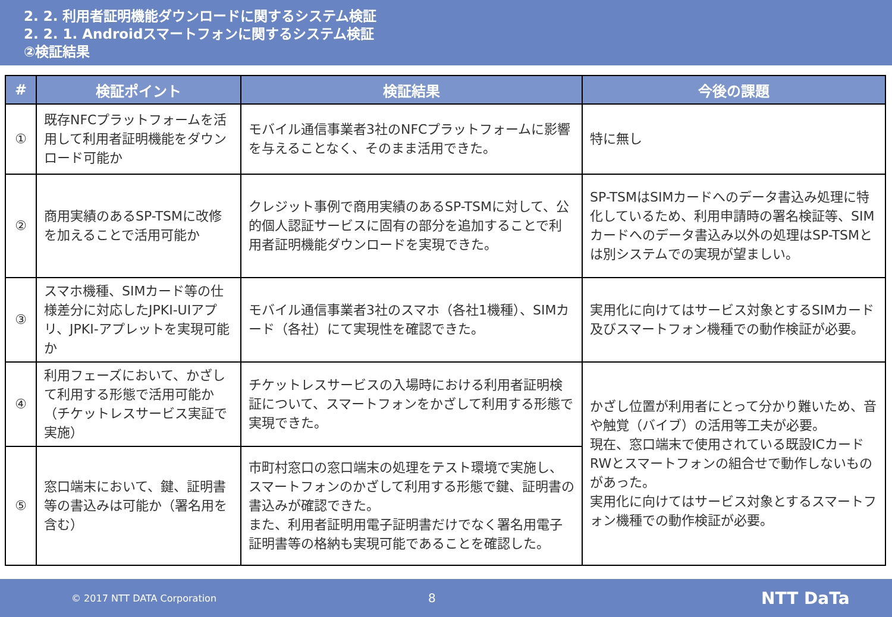2. 2. 利用者証明機能ダウンロードに関するシステム検証
2. 2. 1. Androidスマートフォンに関するシステム検証
②検証結果
| # | 検証ポイント | 検証結果 | 今後の課題 |
| --- | --- | --- | --- |
| ① | 既存NFCプラットフォームを活用して利用者証明機能をダウンロード可能か | モバイル通信事業者3社のNFCプラットフォームに影響を与えることなく、そのまま活用できた。 | 特に無し |
| ② | 商用実績のあるSP-TSMに改修を加えることで活用可能か | クレジット事例で商用実績のあるSP-TSMに対して、公的個人認証サービスに固有の部分を追加することで利用者証明機能ダウンロードを実現できた。 | SP-TSMはSIMカードへのデータ書込み処理に特化しているため、利用申請時の署名検証等、SIMカードへのデータ書込み以外の処理はSP-TSMとは別システムでの実現が望ましい。 |
| ③ | スマホ機種、SIMカード等の仕様差分に対応したJPKI-UIアプリ、JPKI-アプレットを実現可能か | モバイル通信事業者3社のスマホ（各社1機種）、SIMカード（各社）にて実現性を確認できた。 | 実用化に向けてはサービス対象とするSIMカード及びスマートフォン機種での動作検証が必要。 |
| ④ | 利用フェーズにおいて、かざして利用する形態で活用可能か（チケットレスサービス実証で実施） | チケットレスサービスの入場時における利用者証明検証について、スマートフォンをかざして利用する形態で実現できた。 | かざし位置が利用者にとって分かり難いため、音や触覚（バイブ）の活用等工夫が必要。 現在、窓口端末で使用されている既設ICカードRWとスマートフォンの組合せで動作しないものがあった。 実用化に向けてはサービス対象とするスマートフォン機種での動作検証が必要。 |
| ⑤ | 窓口端末において、鍵、証明書等の書込みは可能か（署名用を含む） | 市町村窓口の窓口端末の処理をテスト環境で実施し、スマートフォンのかざして利用する形態で鍵、証明書の書込みが確認できた。 また、利用者証明用電子証明書だけでなく署名用電子証明書等の格納も実現可能であることを確認した。 | |
© 2017 NTT DATA Corporation 8 NTT DaTa